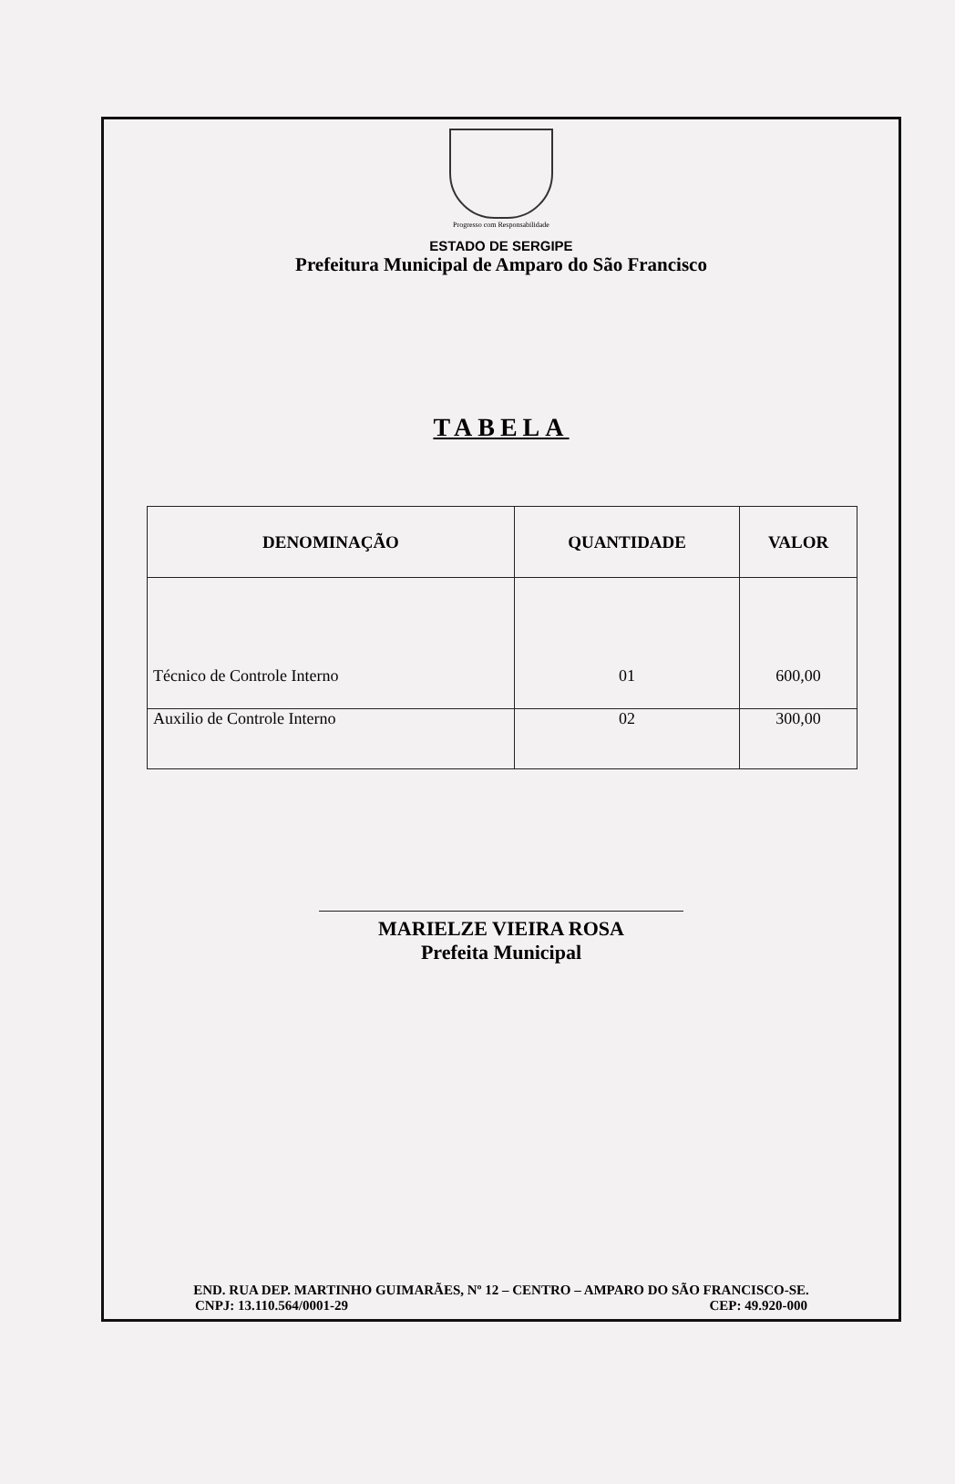Progresso com Responsabilidade
ESTADO DE SERGIPE
Prefeitura Municipal de Amparo do São Francisco
TABELA
| DENOMINAÇÃO | QUANTIDADE | VALOR |
| --- | --- | --- |
| Técnico de Controle Interno | 01 | 600,00 |
| Auxilio de Controle Interno | 02 | 300,00 |
MARIELZE VIEIRA ROSA
Prefeita Municipal
END. RUA DEP. MARTINHO GUIMARÃES, Nº 12 – CENTRO – AMPARO DO SÃO FRANCISCO-SE.
CNPJ: 13.110.564/0001-29 CEP: 49.920-000